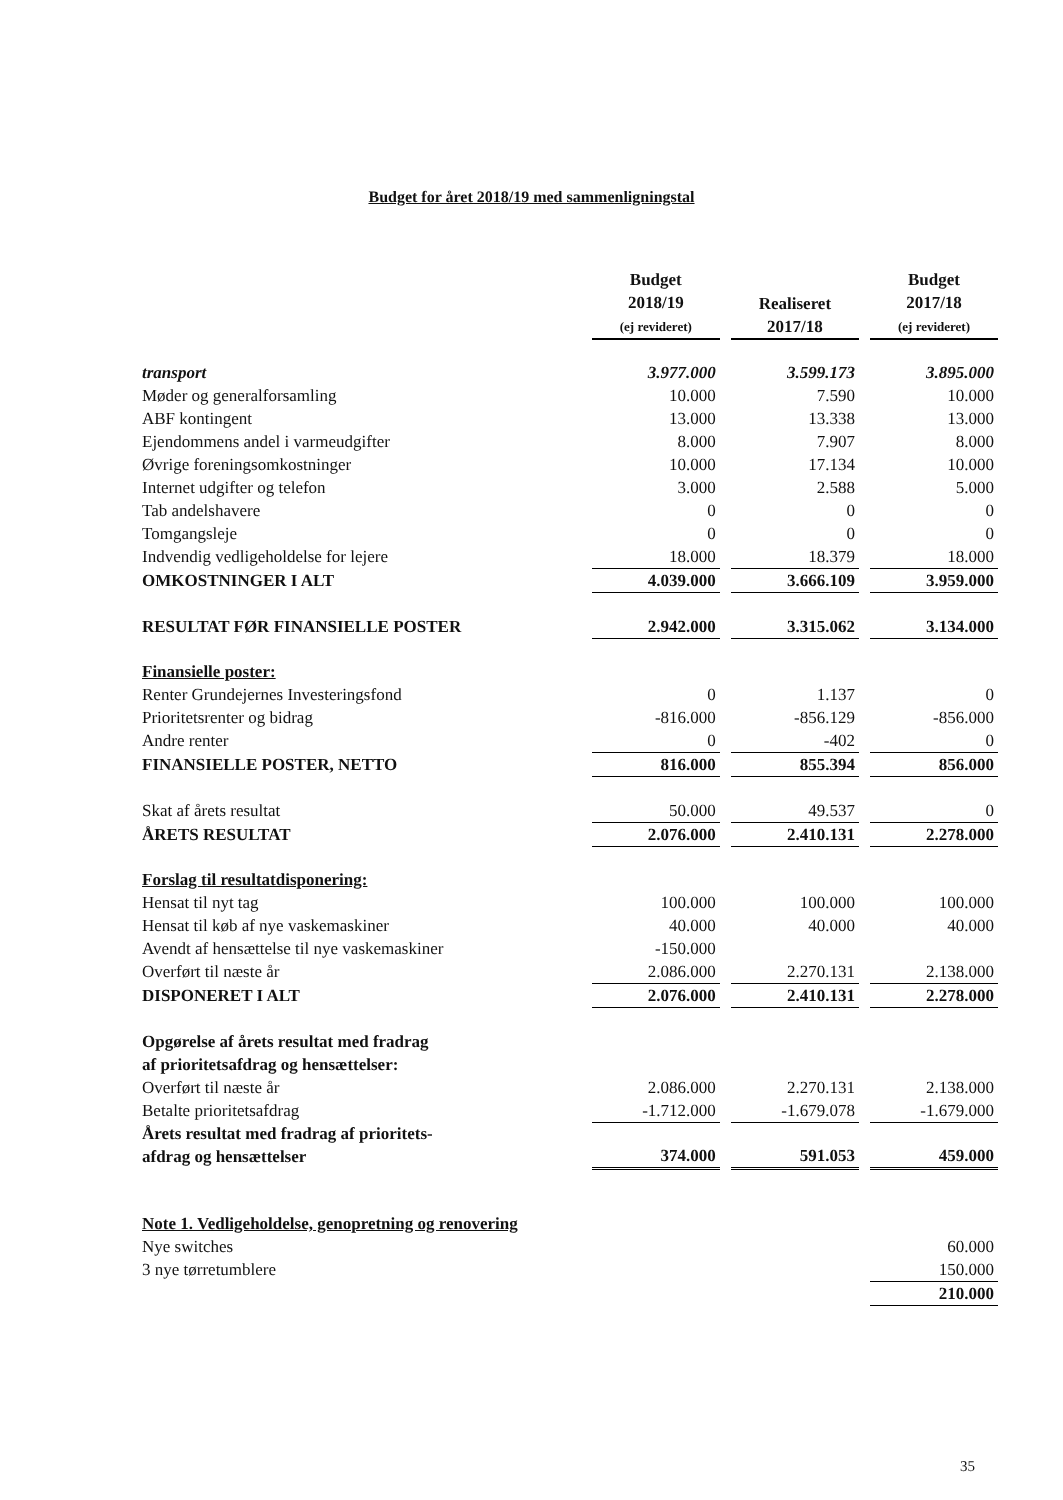Budget for året 2018/19 med sammenligningstal
| | Budget 2018/19 (ej revideret) | | Realiseret 2017/18 | | Budget 2017/18 (ej revideret) |
| --- | --- | --- | --- | --- | --- |
| transport | 3.977.000 | | 3.599.173 | | 3.895.000 |
| Møder og generalforsamling | 10.000 | | 7.590 | | 10.000 |
| ABF kontingent | 13.000 | | 13.338 | | 13.000 |
| Ejendommens andel i varmeudgifter | 8.000 | | 7.907 | | 8.000 |
| Øvrige foreningsomkostninger | 10.000 | | 17.134 | | 10.000 |
| Internet udgifter og telefon | 3.000 | | 2.588 | | 5.000 |
| Tab andelshavere | 0 | | 0 | | 0 |
| Tomgangsleje | 0 | | 0 | | 0 |
| Indvendig vedligeholdelse for lejere | 18.000 | | 18.379 | | 18.000 |
| OMKOSTNINGER I ALT | 4.039.000 | | 3.666.109 | | 3.959.000 |
| RESULTAT FØR FINANSIELLE POSTER | 2.942.000 | | 3.315.062 | | 3.134.000 |
| Finansielle poster: | | | | | |
| Renter Grundejernes Investeringsfond | 0 | | 1.137 | | 0 |
| Prioritetsrenter og bidrag | -816.000 | | -856.129 | | -856.000 |
| Andre renter | 0 | | -402 | | 0 |
| FINANSIELLE POSTER, NETTO | 816.000 | | 855.394 | | 856.000 |
| Skat af årets resultat | 50.000 | | 49.537 | | 0 |
| ÅRETS RESULTAT | 2.076.000 | | 2.410.131 | | 2.278.000 |
| Forslag til resultatdisponering: | | | | | |
| Hensat til nyt tag | 100.000 | | 100.000 | | 100.000 |
| Hensat til køb af nye vaskemaskiner | 40.000 | | 40.000 | | 40.000 |
| Avendt af hensættelse til nye vaskemaskiner | -150.000 | | | | |
| Overført til næste år | 2.086.000 | | 2.270.131 | | 2.138.000 |
| DISPONERET I ALT | 2.076.000 | | 2.410.131 | | 2.278.000 |
| Opgørelse af årets resultat med fradrag af prioritetsafdrag og hensættelser: | | | | | |
| Overført til næste år | 2.086.000 | | 2.270.131 | | 2.138.000 |
| Betalte prioritetsafdrag | -1.712.000 | | -1.679.078 | | -1.679.000 |
| Årets resultat med fradrag af prioritets- afdrag og hensættelser | 374.000 | | 591.053 | | 459.000 |
| Note 1. Vedligeholdelse, genopretning og renovering | | | | | |
| Nye switches | | | | | 60.000 |
| 3 nye tørretumblere | | | | | 150.000 |
| | | | | | 210.000 |
35